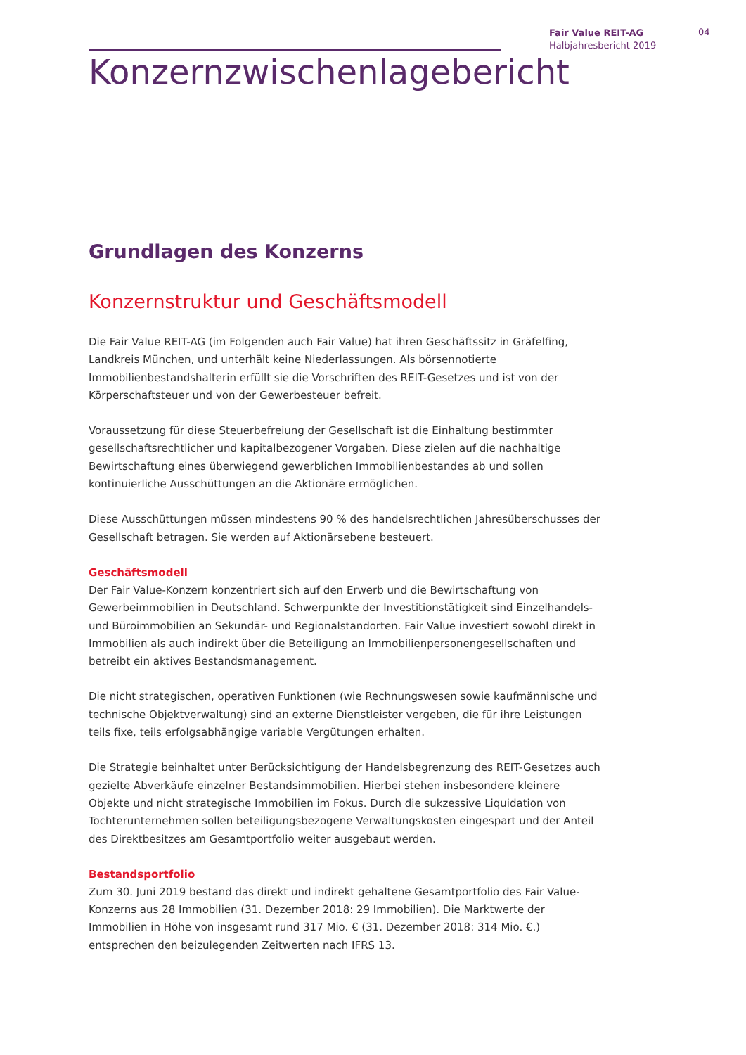Fair Value REIT-AG
Halbjahresbericht 2019
04
Konzernzwischenlagebericht
Grundlagen des Konzerns
Konzernstruktur und Geschäftsmodell
Die Fair Value REIT-AG (im Folgenden auch Fair Value) hat ihren Geschäftssitz in Gräfelfing, Landkreis München, und unterhält keine Niederlassungen. Als börsennotierte Immobilienbestandshalterin erfüllt sie die Vorschriften des REIT-Gesetzes und ist von der Körperschaftsteuer und von der Gewerbesteuer befreit.
Voraussetzung für diese Steuerbefreiung der Gesellschaft ist die Einhaltung bestimmter gesellschafts­rechtlicher und kapitalbezogener Vorgaben. Diese zielen auf die nachhaltige Bewirtschaftung eines überwiegend gewerblichen Immobilienbestandes ab und sollen kontinuierliche Ausschüttungen an die Aktionäre ermöglichen.
Diese Ausschüttungen müssen mindestens 90 % des handelsrechtlichen Jahresüberschusses der Gesell­schaft betragen. Sie werden auf Aktionärsebene besteuert.
Geschäftsmodell
Der Fair Value-Konzern konzentriert sich auf den Erwerb und die Bewirtschaftung von Gewerbeimmo­bilien in Deutschland. Schwerpunkte der Investitionstätigkeit sind Einzelhandels- und Büroimmobilien an Sekundär- und Regionalstandorten. Fair Value investiert sowohl direkt in Immobilien als auch indirekt über die Beteiligung an Immobilienpersonengesellschaften und betreibt ein aktives Bestandsmanage­ment.
Die nicht strategischen, operativen Funktionen (wie Rechnungswesen sowie kaufmännische und tech­nische Objektverwaltung) sind an externe Dienstleister vergeben, die für ihre Leistungen teils fixe, teils erfolgsabhängige variable Vergütungen erhalten.
Die Strategie beinhaltet unter Berücksichtigung der Handelsbegrenzung des REIT-Gesetzes auch gezielte Abverkäufe einzelner Bestandsimmobilien. Hierbei stehen insbesondere kleinere Objekte und nicht stra­tegische Immobilien im Fokus. Durch die sukzessive Liquidation von Tochterunternehmen sollen betei­ligungsbezogene Verwaltungskosten eingespart und der Anteil des Direktbesitzes am Gesamtportfolio weiter ausgebaut werden.
Bestandsportfolio
Zum 30. Juni 2019 bestand das direkt und indirekt gehaltene Gesamtportfolio des Fair Value-Konzerns aus 28 Immobilien (31. Dezember 2018: 29 Immobilien). Die Marktwerte der Immobilien in Höhe von insgesamt rund 317 Mio. € (31. Dezember 2018: 314 Mio. €.) entsprechen den beizulegenden Zeitwerten nach IFRS 13.